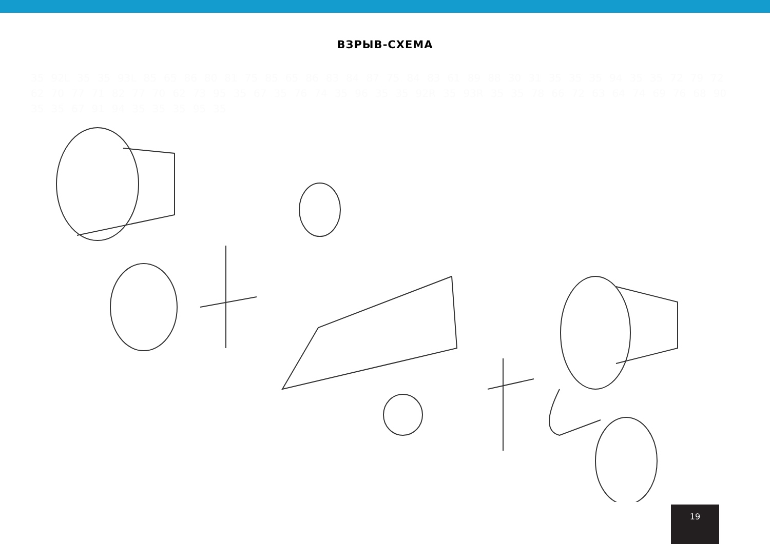ВЗРЫВ-СХЕМА
35 92L 35 35 93L 85 65 86 80 81 75 85 65 86 83 84 87 75 84 83 61 89 88 30 31 35 35 35 94 35 35 72 79 72 62 70 77 71 82 77 70 62 73 95 35 67 35 76 74 35 96 35 35 92R 35 93R 35 35 78 66 72 63 64 74 69 76 68 90 35 35 67 91 94 35 35 35 95 35
19